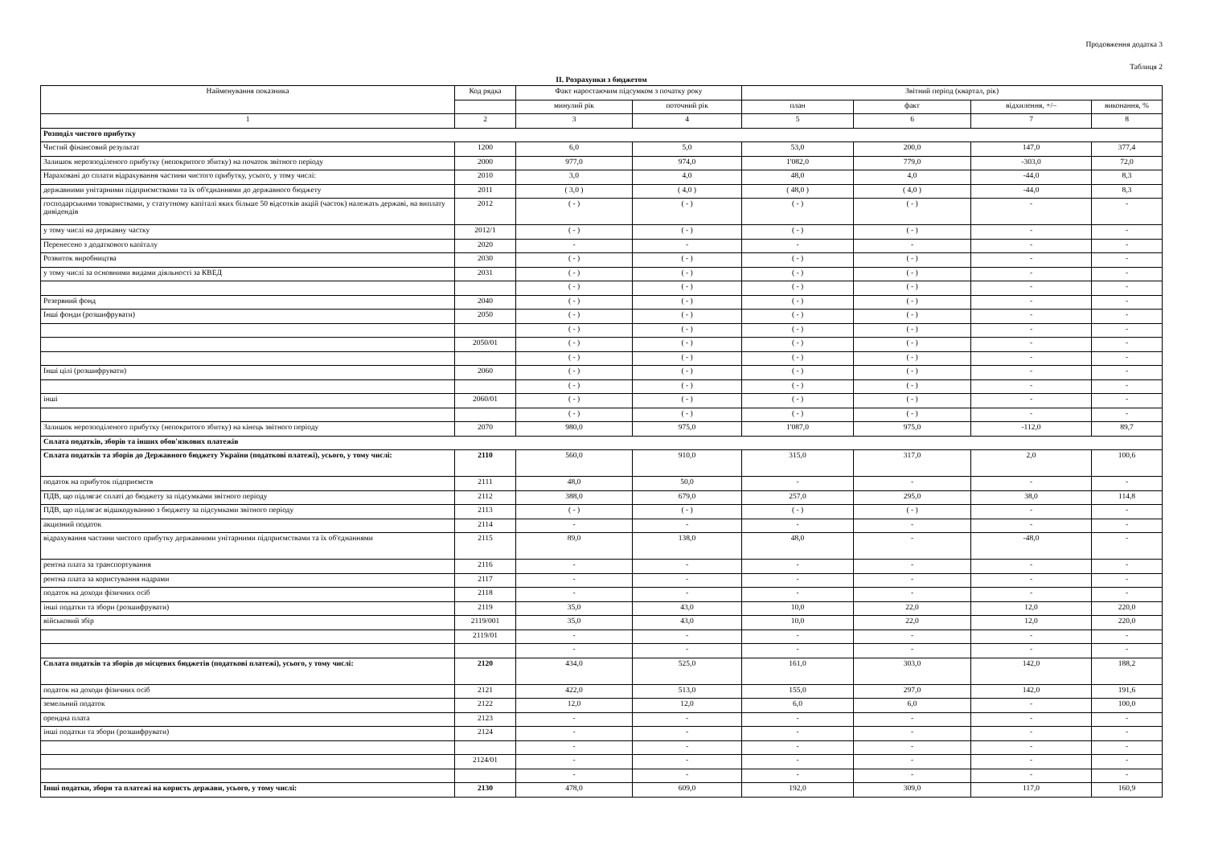Продовження додатка 3
Таблиця 2
ІІ. Розрахунки з бюджетом
| Найменування показника | Код рядка | Факт наростаючим підсумком з початку року | | Звітний період (квартал, рік) | | | |
| --- | --- | --- | --- | --- | --- | --- | --- |
| | | минулий рік | поточний рік | план | факт | відхилення, +/– | виконання, % |
| 1 | 2 | 3 | 4 | 5 | 6 | 7 | 8 |
| Розподіл чистого прибутку | | | | | | | |
| Чистий фінансовий результат | 1200 | 6,0 | 5,0 | 53,0 | 200,0 | 147,0 | 377,4 |
| Залишок нерозподіленого прибутку (непокритого збитку) на початок звітного періоду | 2000 | 977,0 | 974,0 | 1'082,0 | 779,0 | -303,0 | 72,0 |
| Нараховані до сплати відрахування частини чистого прибутку, усього, у тому числі: | 2010 | 3,0 | 4,0 | 48,0 | 4,0 | -44,0 | 8,3 |
| державними унітарними підприємствами та їх об'єднаннями до державного бюджету | 2011 | ( 3,0 ) | ( 4,0 ) | ( 48,0 ) | ( 4,0 ) | -44,0 | 8,3 |
| господарськими товариствами, у статутному капіталі яких більше 50 відсотків акцій (часток) належать державі, на виплату дивідендів | 2012 | ( - ) | ( - ) | ( - ) | ( - ) | - | - |
| у тому числі на державну частку | 2012/1 | ( - ) | ( - ) | ( - ) | ( - ) | - | - |
| Перенесено з додаткового капіталу | 2020 | - | - | - | - | - | - |
| Розвиток виробництва | 2030 | ( - ) | ( - ) | ( - ) | ( - ) | - | - |
| у тому числі за основними видами діяльності за КВЕД | 2031 | ( - ) | ( - ) | ( - ) | ( - ) | - | - |
| | | ( - ) | ( - ) | ( - ) | ( - ) | - | - |
| Резервний фонд | 2040 | ( - ) | ( - ) | ( - ) | ( - ) | - | - |
| Інші фонди (розшифрувати) | 2050 | ( - ) | ( - ) | ( - ) | ( - ) | - | - |
| | | ( - ) | ( - ) | ( - ) | ( - ) | - | - |
| | 2050/01 | ( - ) | ( - ) | ( - ) | ( - ) | - | - |
| | | ( - ) | ( - ) | ( - ) | ( - ) | - | - |
| Інші цілі (розшифрувати) | 2060 | ( - ) | ( - ) | ( - ) | ( - ) | - | - |
| | | ( - ) | ( - ) | ( - ) | ( - ) | - | - |
| інші | 2060/01 | ( - ) | ( - ) | ( - ) | ( - ) | - | - |
| | | ( - ) | ( - ) | ( - ) | ( - ) | - | - |
| Залишок нерозподіленого прибутку (непокритого збитку) на кінець звітного періоду | 2070 | 980,0 | 975,0 | 1'087,0 | 975,0 | -112,0 | 89,7 |
| Сплата податків, зборів та інших обов'язкових платежів | | | | | | | |
| Сплата податків та зборів до Державного бюджету України (податкові платежі), усього, у тому числі: | 2110 | 560,0 | 910,0 | 315,0 | 317,0 | 2,0 | 100,6 |
| податок на прибуток підприємств | 2111 | 48,0 | 50,0 | - | - | - | - |
| ПДВ, що підлягає сплаті до бюджету за підсумками звітного періоду | 2112 | 388,0 | 679,0 | 257,0 | 295,0 | 38,0 | 114,8 |
| ПДВ, що підлягає відшкодуванню з бюджету за підсумками звітного періоду | 2113 | ( - ) | ( - ) | ( - ) | ( - ) | - | - |
| акцизний податок | 2114 | - | - | - | - | - | - |
| відрахування частини чистого прибутку державними унітарними підприємствами та їх об'єднаннями | 2115 | 89,0 | 138,0 | 48,0 | - | -48,0 | - |
| рентна плата за транспортування | 2116 | - | - | - | - | - | - |
| рентна плата за користування надрами | 2117 | - | - | - | - | - | - |
| податок на доходи фізичних осіб | 2118 | - | - | - | - | - | - |
| інші податки та збори (розшифрувати) | 2119 | 35,0 | 43,0 | 10,0 | 22,0 | 12,0 | 220,0 |
| військовий збір | 2119/001 | 35,0 | 43,0 | 10,0 | 22,0 | 12,0 | 220,0 |
| | 2119/01 | - | - | - | - | - | - |
| | | - | - | - | - | - | - |
| Сплата податків та зборів до місцевих бюджетів (податкові платежі), усього, у тому числі: | 2120 | 434,0 | 525,0 | 161,0 | 303,0 | 142,0 | 188,2 |
| податок на доходи фізичних осіб | 2121 | 422,0 | 513,0 | 155,0 | 297,0 | 142,0 | 191,6 |
| земельний податок | 2122 | 12,0 | 12,0 | 6,0 | 6,0 | - | 100,0 |
| орендна плата | 2123 | - | - | - | - | - | - |
| інші податки та збори (розшифрувати) | 2124 | - | - | - | - | - | - |
| | | - | - | - | - | - | - |
| | 2124/01 | - | - | - | - | - | - |
| | | - | - | - | - | - | - |
| Інші податки, збори та платежі на користь держави, усього, у тому числі: | 2130 | 478,0 | 609,0 | 192,0 | 309,0 | 117,0 | 160,9 |